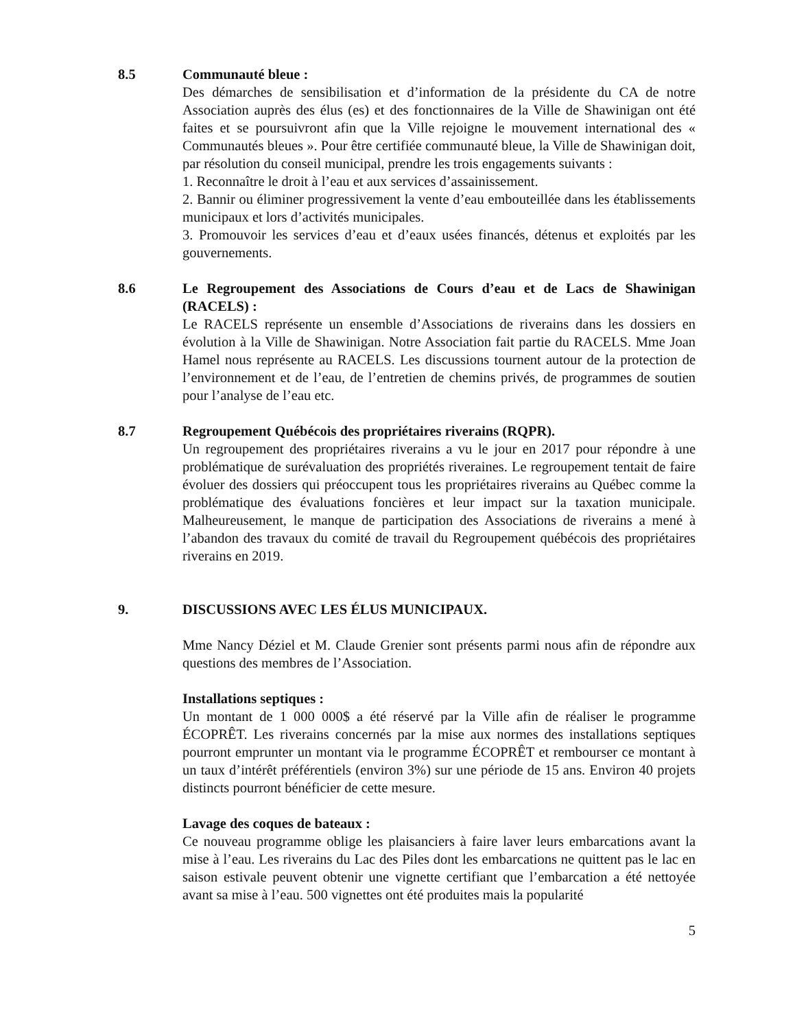8.5 Communauté bleue :
Des démarches de sensibilisation et d’information de la présidente du CA de notre Association auprès des élus (es) et des fonctionnaires de la Ville de Shawinigan ont été faites et se poursuivront afin que la Ville rejoigne le mouvement international des « Communautés bleues ». Pour être certifiée communauté bleue, la Ville de Shawinigan doit, par résolution du conseil municipal, prendre les trois engagements suivants :
1. Reconnaître le droit à l’eau et aux services d’assainissement.
2. Bannir ou éliminer progressivement la vente d’eau embouteillée dans les établissements municipaux et lors d’activités municipales.
3. Promouvoir les services d’eau et d’eaux usées financés, détenus et exploités par les gouvernements.
8.6 Le Regroupement des Associations de Cours d’eau et de Lacs de Shawinigan (RACELS) :
Le RACELS représente un ensemble d’Associations de riverains dans les dossiers en évolution à la Ville de Shawinigan. Notre Association fait partie du RACELS. Mme Joan Hamel nous représente au RACELS. Les discussions tournent autour de la protection de l’environnement et de l’eau, de l’entretien de chemins privés, de programmes de soutien pour l’analyse de l’eau etc.
8.7 Regroupement Québécois des propriétaires riverains (RQPR).
Un regroupement des propriétaires riverains a vu le jour en 2017 pour répondre à une problématique de surévaluation des propriétés riveraines. Le regroupement tentait de faire évoluer des dossiers qui préoccupent tous les propriétaires riverains au Québec comme la problématique des évaluations foncières et leur impact sur la taxation municipale. Malheureusement, le manque de participation des Associations de riverains a mené à l’abandon des travaux du comité de travail du Regroupement québécois des propriétaires riverains en 2019.
9. DISCUSSIONS AVEC LES ÉLUS MUNICIPAUX.
Mme Nancy Déziel et M. Claude Grenier sont présents parmi nous afin de répondre aux questions des membres de l’Association.
Installations septiques :
Un montant de 1 000 000$ a été réservé par la Ville afin de réaliser le programme ÉCOPRÊT. Les riverains concernés par la mise aux normes des installations septiques pourront emprunter un montant via le programme ÉCOPRÊT et rembourser ce montant à un taux d’intérêt préférentiels (environ 3%) sur une période de 15 ans. Environ 40 projets distincts pourront bénéficier de cette mesure.
Lavage des coques de bateaux :
Ce nouveau programme oblige les plaisanciers à faire laver leurs embarcations avant la mise à l’eau. Les riverains du Lac des Piles dont les embarcations ne quittent pas le lac en saison estivale peuvent obtenir une vignette certifiant que l’embarcation a été nettoyée avant sa mise à l’eau. 500 vignettes ont été produites mais la popularité
5